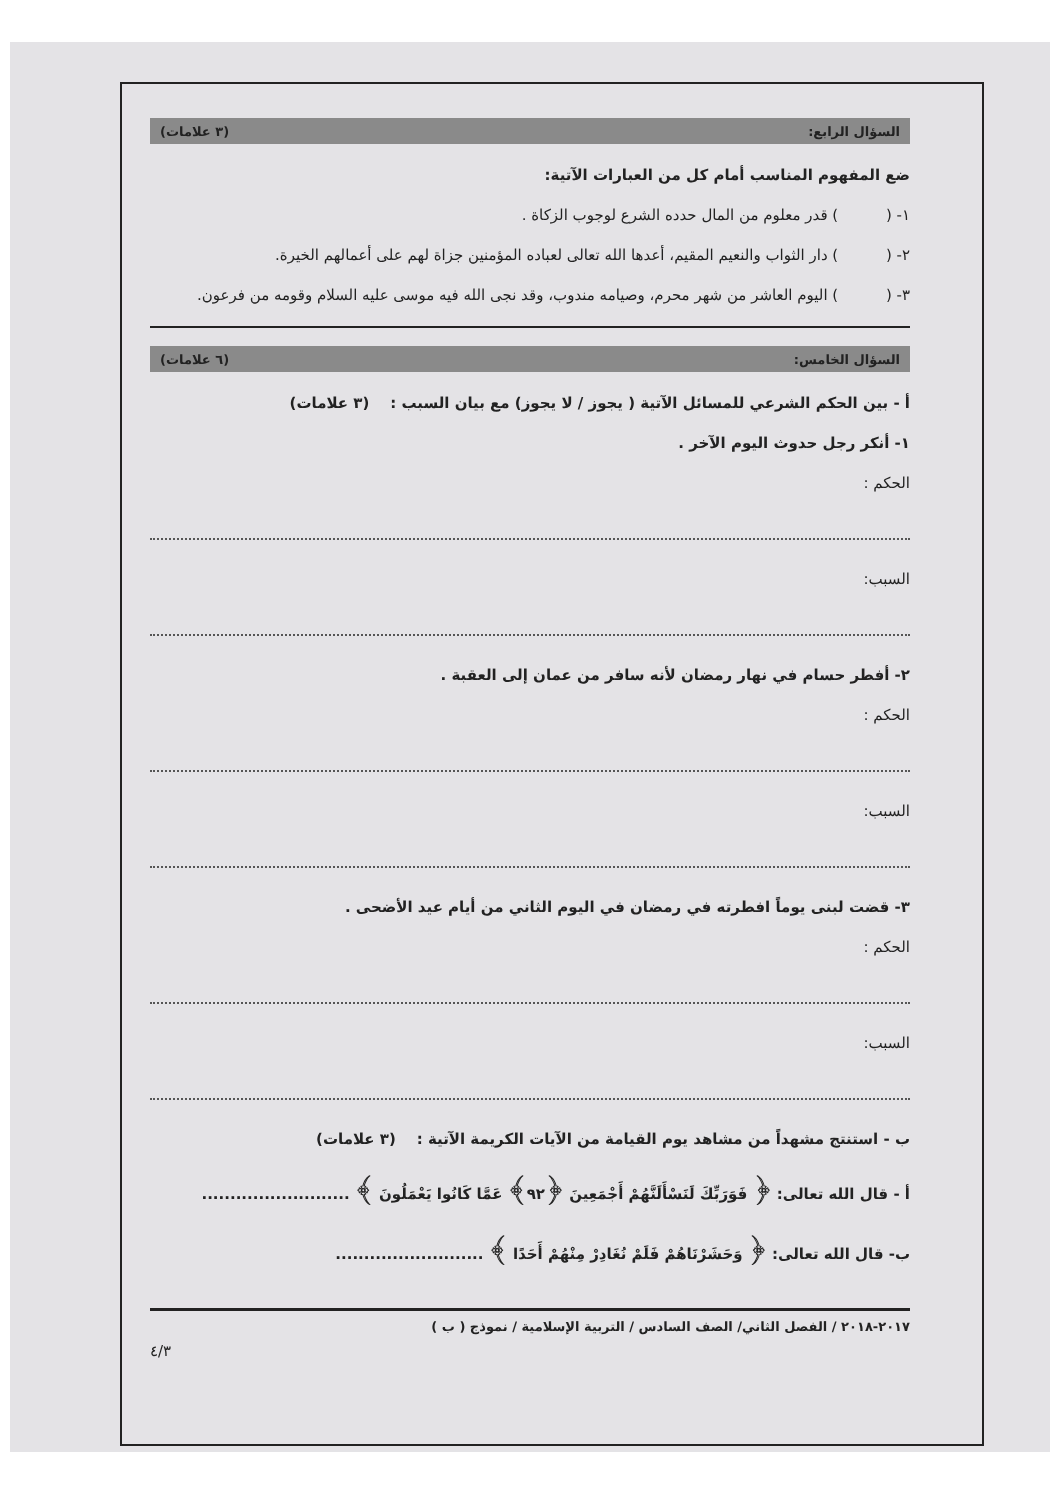السؤال الرابع: (٣ علامات)
ضع المفهوم المناسب أمام كل من العبارات الآتية:
١- ( ) قدر معلوم من المال حدده الشرع لوجوب الزكاة .
٢- ( ) دار الثواب والنعيم المقيم، أعدها الله تعالى لعباده المؤمنين جزاة لهم على أعمالهم الخيرة.
٣- ( ) اليوم العاشر من شهر محرم، وصيامه مندوب، وقد نجى الله فيه موسى عليه السلام وقومه من فرعون.
السؤال الخامس: (٦ علامات)
أ - بين الحكم الشرعي للمسائل الآتية ( يجوز / لا يجوز) مع بيان السبب : (٣ علامات)
١- أنكر رجل حدوث اليوم الآخر .
الحكم :
السبب:
٢- أفطر حسام في نهار رمضان لأنه سافر من عمان إلى العقبة .
الحكم :
السبب:
٣- قضت لبنى يوماً افطرته في رمضان في اليوم الثاني من أيام عيد الأضحى .
الحكم :
السبب:
ب - استنتج مشهداً من مشاهد يوم القيامة من الآيات الكريمة الآتية : (٣ علامات)
أ - قال الله تعالى: ﴿ فَوَرَبِّكَ لَنَسْأَلَنَّهُمْ أَجْمَعِينَ ﴿٩٢﴾ عَمَّا كَانُوا يَعْمَلُونَ ﴾ ..........................
ب- قال الله تعالى: ﴿ وَحَشَرْنَاهُمْ فَلَمْ نُغَادِرْ مِنْهُمْ أَحَدًا ﴾ ..........................
٢٠١٧-٢٠١٨ / الفصل الثاني/ الصف السادس / التربية الإسلامية / نموذج ( ب )
٤/٣